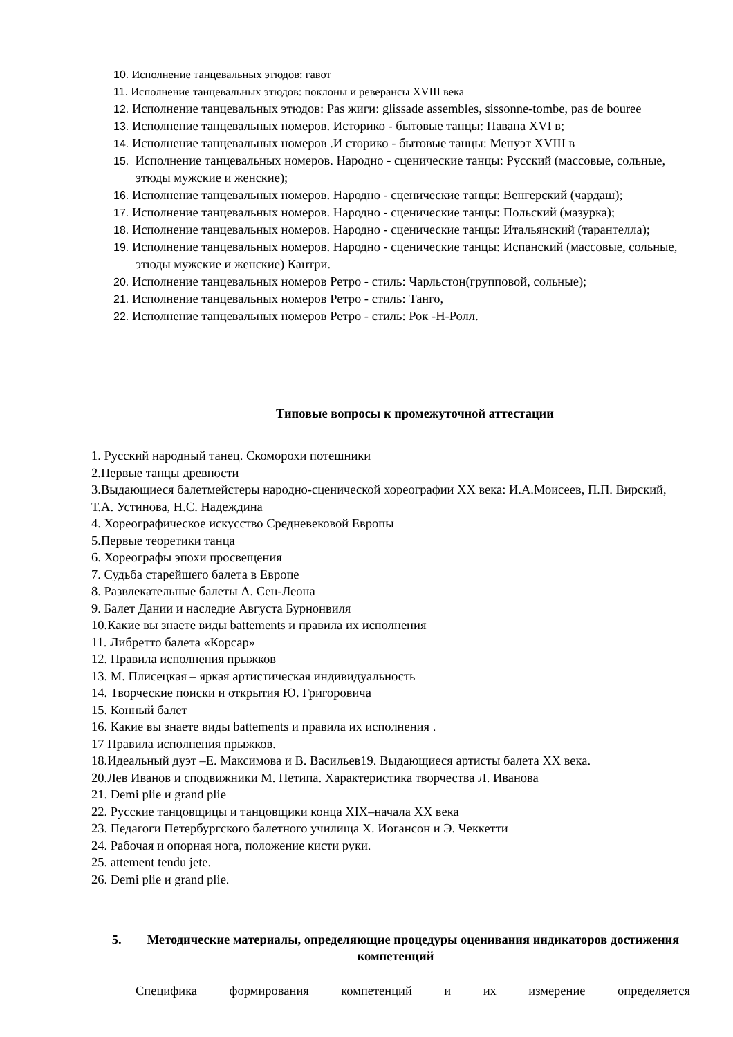10. Исполнение танцевальных этюдов: гавот
11. Исполнение танцевальных этюдов: поклоны и реверансы XVIII века
12. Исполнение танцевальных этюдов: Pas жиги: glissade assembles, sissonne-tombe, pas de bouree
13. Исполнение танцевальных номеров. Историко - бытовые танцы: Павана XVI в;
14. Исполнение танцевальных номеров .И сторико - бытовые танцы: Менуэт XVIII в
15. Исполнение танцевальных номеров. Народно - сценические танцы: Русский (массовые, сольные, этюды мужские и женские);
16. Исполнение танцевальных номеров. Народно - сценические танцы: Венгерский (чардаш);
17. Исполнение танцевальных номеров. Народно - сценические танцы: Польский (мазурка);
18. Исполнение танцевальных номеров. Народно - сценические танцы: Итальянский (тарантелла);
19. Исполнение танцевальных номеров. Народно - сценические танцы: Испанский (массовые, сольные, этюды мужские и женские) Кантри.
20. Исполнение танцевальных номеров Ретро - стиль: Чарльстон(групповой, сольные);
21. Исполнение танцевальных номеров Ретро - стиль: Танго,
22. Исполнение танцевальных номеров Ретро - стиль: Рок -Н-Ролл.
Типовые вопросы к промежуточной аттестации
1. Русский народный танец. Скоморохи потешники
2.Первые танцы древности
3.Выдающиеся балетмейстеры народно-сценической хореографии XX века: И.А.Моисеев, П.П. Вирский, Т.А. Устинова, Н.С. Надеждина
4. Хореографическое искусство Средневековой Европы
5.Первые теоретики танца
6. Хореографы эпохи просвещения
7. Судьба старейшего балета в Европе
8. Развлекательные балеты А. Сен-Леона
9. Балет Дании и наследие Августа Бурнонвиля
10.Какие вы знаете виды battements и правила их исполнения
11. Либретто балета «Корсар»
12. Правила исполнения прыжков
13. М. Плисецкая – яркая артистическая индивидуальность
14. Творческие поиски и открытия Ю. Григоровича
15. Конный балет
16. Какие вы знаете виды battements и правила их исполнения .
17 Правила исполнения прыжков.
18.Идеальный дуэт –Е. Максимова и В. Васильев19. Выдающиеся артисты балета XX века.
20.Лев Иванов и сподвижники М. Петипа. Характеристика творчества Л. Иванова
21. Demi plie и grand plie
22. Русские танцовщицы и танцовщики конца XIX–начала XX века
23. Педагоги Петербургского балетного училища Х. Иогансон и Э. Чеккетти
24. Рабочая и опорная нога, положение кисти руки.
25. attement tendu jete.
26. Demi plie и grand plie.
5. Методические материалы, определяющие процедуры оценивания индикаторов достижения компетенций
Специфика формирования компетенций и их измерение определяется